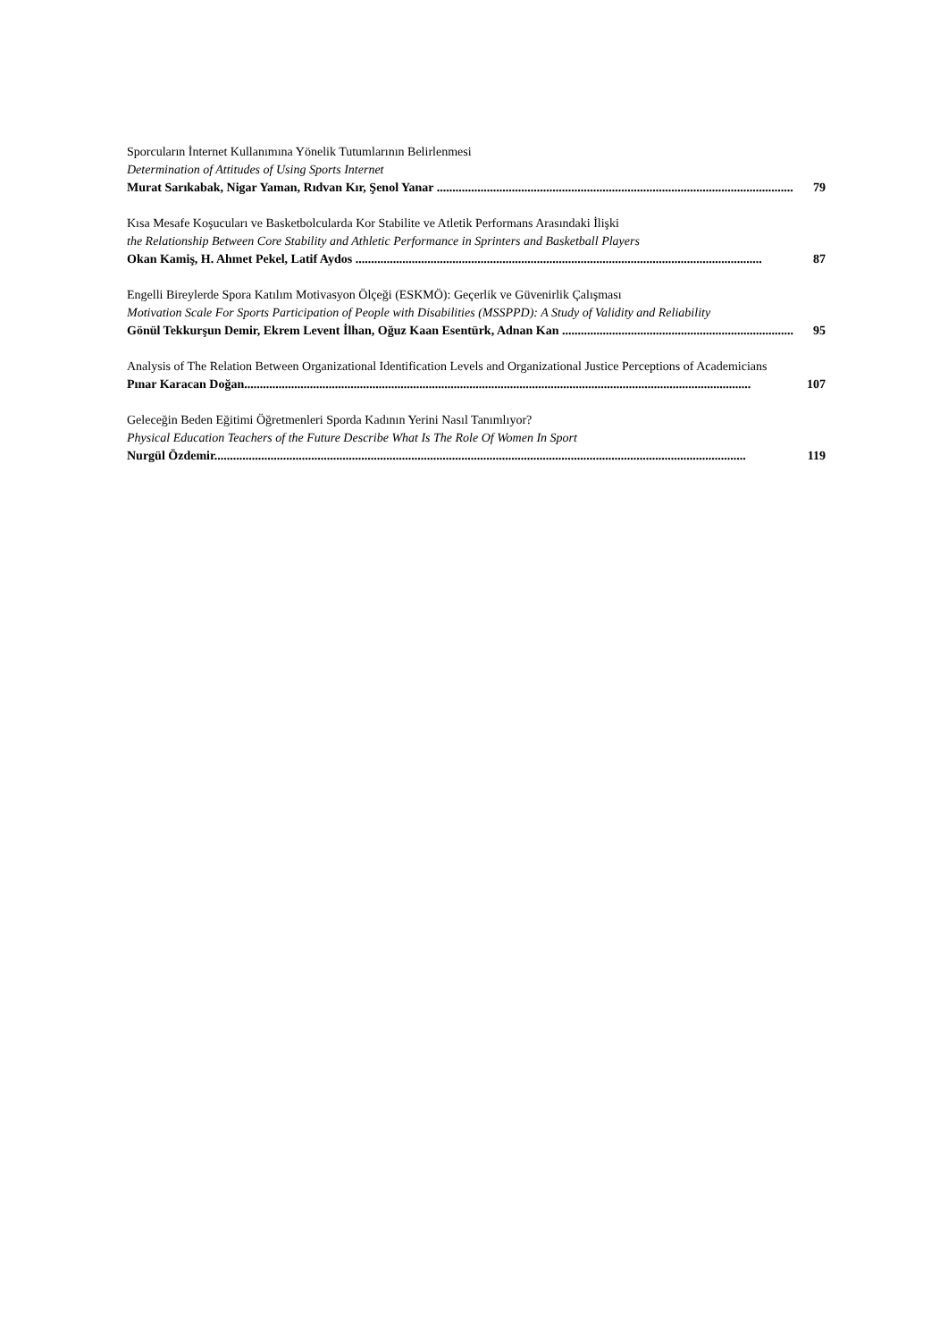Sporcuların İnternet Kullanımına Yönelik Tutumlarının Belirlenmesi
Determination of Attitudes of Using Sports Internet
Murat Sarıkabak, Nigar Yaman, Rıdvan Kır, Şenol Yanar .................................................................................................................. 79
Kısa Mesafe Koşucuları ve Basketbolcularda Kor Stabilite ve Atletik Performans Arasındaki İlişki
the Relationship Between Core Stability and Athletic Performance in Sprinters and Basketball Players
Okan Kamiş, H. Ahmet Pekel, Latif Aydos .................................................................................................................................. 87
Engelli Bireylerde Spora Katılım Motivasyon Ölçeği (ESKMÖ): Geçerlik ve Güvenirlik Çalışması
Motivation Scale For Sports Participation of People with Disabilities (MSSPPD): A Study of Validity and Reliability
Gönül Tekkurşun Demir, Ekrem Levent İlhan, Oğuz Kaan Esentürk, Adnan Kan .......................................................................... 95
Analysis of The Relation Between Organizational Identification Levels and Organizational Justice Perceptions of Academicians
Pınar Karacan Doğan.................................................................................................................................................................. 107
Geleceğin Beden Eğitimi Öğretmenleri Sporda Kadının Yerini Nasıl Tanımlıyor?
Physical Education Teachers of the Future Describe What Is The Role Of Women In Sport
Nurgül Özdemir.......................................................................................................................................................................... 119